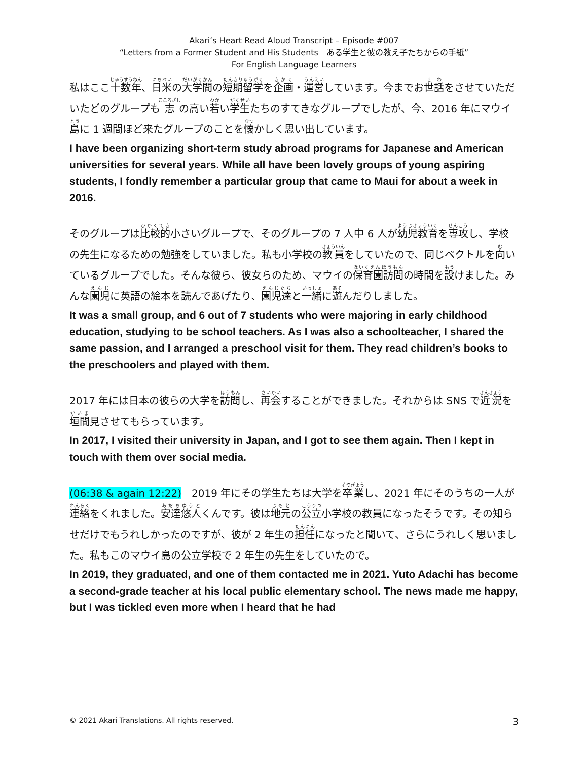Akari’s Heart Read Aloud Transcript – Episode #007
“Letters from a Former Student and His Students　ある学生と彼の教え子たちからの手紙”
For English Language Learners
私はここ十数年、日米の大学間の短期留学を企画・運営しています。今までお世話をさせていただいたどのグループも志の高い若い学生たちのすてきなグループでしたが、今、2016 年にマウイ島に 1 週間ほど来たグループのことを懐かしく思い出しています。
I have been organizing short-term study abroad programs for Japanese and American universities for several years. While all have been lovely groups of young aspiring students, I fondly remember a particular group that came to Maui for about a week in 2016.
そのグループは比較的小さいグループで、そのグループの 7 人中 6 人が幼児教育を専攻し、学校の先生になるための勉強をしていました。私も小学校の教員をしていたので、同じベクトルを向いているグループでした。そんな彼ら、彼女らのため、マウイの保育園訪問の時間を設けました。みんな園児に英語の絵本を読んであげたり、園児達と一緒に遊んだりしました。
It was a small group, and 6 out of 7 students who were majoring in early childhood education, studying to be school teachers. As I was also a schoolteacher, I shared the same passion, and I arranged a preschool visit for them. They read children’s books to the preschoolers and played with them.
2017 年には日本の彼らの大学を訪問し、再会することができました。それからは SNS で近況を垣間見させてもらっています。
In 2017, I visited their university in Japan, and I got to see them again. Then I kept in touch with them over social media.
(06:38 & again 12:22)　2019 年にその学生たちは大学を卒業し、2021 年にそのうちの一人が連絡をくれました。安達悠人くんです。彼は地元の公立小学校の教員になったそうです。その知らせだけでもうれしかったのですが、彼が 2 年生の担任になったと聞いて、さらにうれしく思いました。私もこのマウイ島の公立学校で 2 年生の先生をしていたので。
In 2019, they graduated, and one of them contacted me in 2021. Yuto Adachi has become a second-grade teacher at his local public elementary school. The news made me happy, but I was tickled even more when I heard that he had
© 2021 Akari Translations. All rights reserved. 3